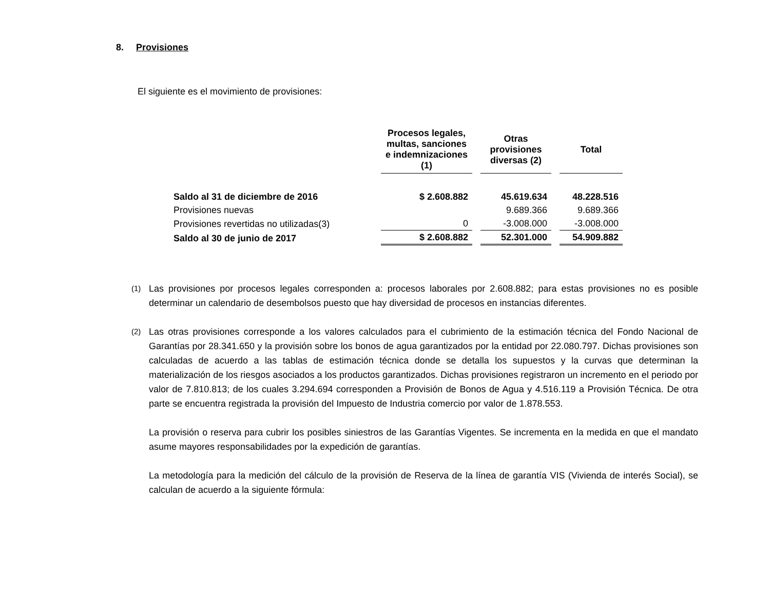8. Provisiones
El siguiente es el movimiento de provisiones:
| | Procesos legales, multas, sanciones e indemnizaciones (1) | Otras provisiones diversas (2) | Total |
| --- | --- | --- | --- |
| Saldo al 31 de diciembre de 2016 | $ 2.608.882 | 45.619.634 | 48.228.516 |
| Provisiones nuevas | | 9.689.366 | 9.689.366 |
| Provisiones revertidas no utilizadas(3) | 0 | -3.008.000 | -3.008.000 |
| Saldo al 30 de junio de 2017 | $ 2.608.882 | 52.301.000 | 54.909.882 |
(1) Las provisiones por procesos legales corresponden a: procesos laborales por 2.608.882; para estas provisiones no es posible determinar un calendario de desembolsos puesto que hay diversidad de procesos en instancias diferentes.
(2) Las otras provisiones corresponde a los valores calculados para el cubrimiento de la estimación técnica del Fondo Nacional de Garantías por 28.341.650 y la provisión sobre los bonos de agua garantizados por la entidad por 22.080.797. Dichas provisiones son calculadas de acuerdo a las tablas de estimación técnica donde se detalla los supuestos y la curvas que determinan la materialización de los riesgos asociados a los productos garantizados. Dichas provisiones registraron un incremento en el periodo por valor de 7.810.813; de los cuales 3.294.694 corresponden a Provisión de Bonos de Agua y 4.516.119 a Provisión Técnica. De otra parte se encuentra registrada la provisión del Impuesto de Industria comercio por valor de 1.878.553.
La provisión o reserva para cubrir los posibles siniestros de las Garantías Vigentes. Se incrementa en la medida en que el mandato asume mayores responsabilidades por la expedición de garantías.
La metodología para la medición del cálculo de la provisión de Reserva de la línea de garantía VIS (Vivienda de interés Social), se calculan de acuerdo a la siguiente fórmula: